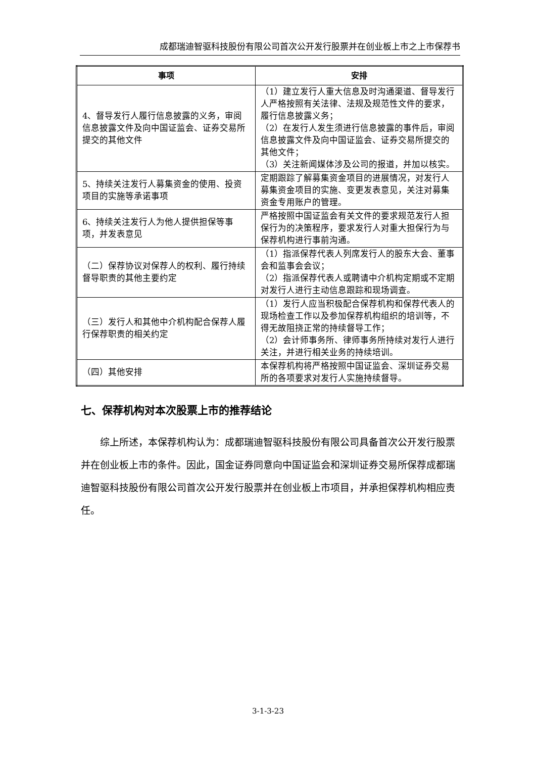成都瑞迪智驱科技股份有限公司首次公开发行股票并在创业板上市之上市保荐书
| 事项 | 安排 |
| --- | --- |
| 4、督导发行人履行信息披露的义务，审阅信息披露文件及向中国证监会、证券交易所提交的其他文件 | （1）建立发行人重大信息及时沟通渠道、督导发行人严格按照有关法律、法规及规范性文件的要求，履行信息披露义务； （2）在发行人发生须进行信息披露的事件后，审阅信息披露文件及向中国证监会、证券交易所提交的其他文件； （3）关注新闻媒体涉及公司的报道，并加以核实。 |
| 5、持续关注发行人募集资金的使用、投资项目的实施等承诺事项 | 定期跟踪了解募集资金项目的进展情况，对发行人募集资金项目的实施、变更发表意见，关注对募集资金专用账户的管理。 |
| 6、持续关注发行人为他人提供担保等事项，并发表意见 | 严格按照中国证监会有关文件的要求规范发行人担保行为的决策程序，要求发行人对重大担保行为与保荐机构进行事前沟通。 |
| （二）保荐协议对保荐人的权利、履行持续督导职责的其他主要约定 | （1）指派保荐代表人列席发行人的股东大会、董事会和监事会会议； （2）指派保荐代表人或聘请中介机构定期或不定期对发行人进行主动信息跟踪和现场调查。 |
| （三）发行人和其他中介机构配合保荐人履行保荐职责的相关约定 | （1）发行人应当积极配合保荐机构和保荐代表人的现场检查工作以及参加保荐机构组织的培训等，不得无故阻挠正常的持续督导工作； （2）会计师事务所、律师事务所持续对发行人进行关注，并进行相关业务的持续培训。 |
| （四）其他安排 | 本保荐机构将严格按照中国证监会、深圳证券交易所的各项要求对发行人实施持续督导。 |
七、保荐机构对本次股票上市的推荐结论
综上所述，本保荐机构认为：成都瑞迪智驱科技股份有限公司具备首次公开发行股票并在创业板上市的条件。因此，国金证券同意向中国证监会和深圳证券交易所保荐成都瑞迪智驱科技股份有限公司首次公开发行股票并在创业板上市项目，并承担保荐机构相应责任。
3-1-3-23